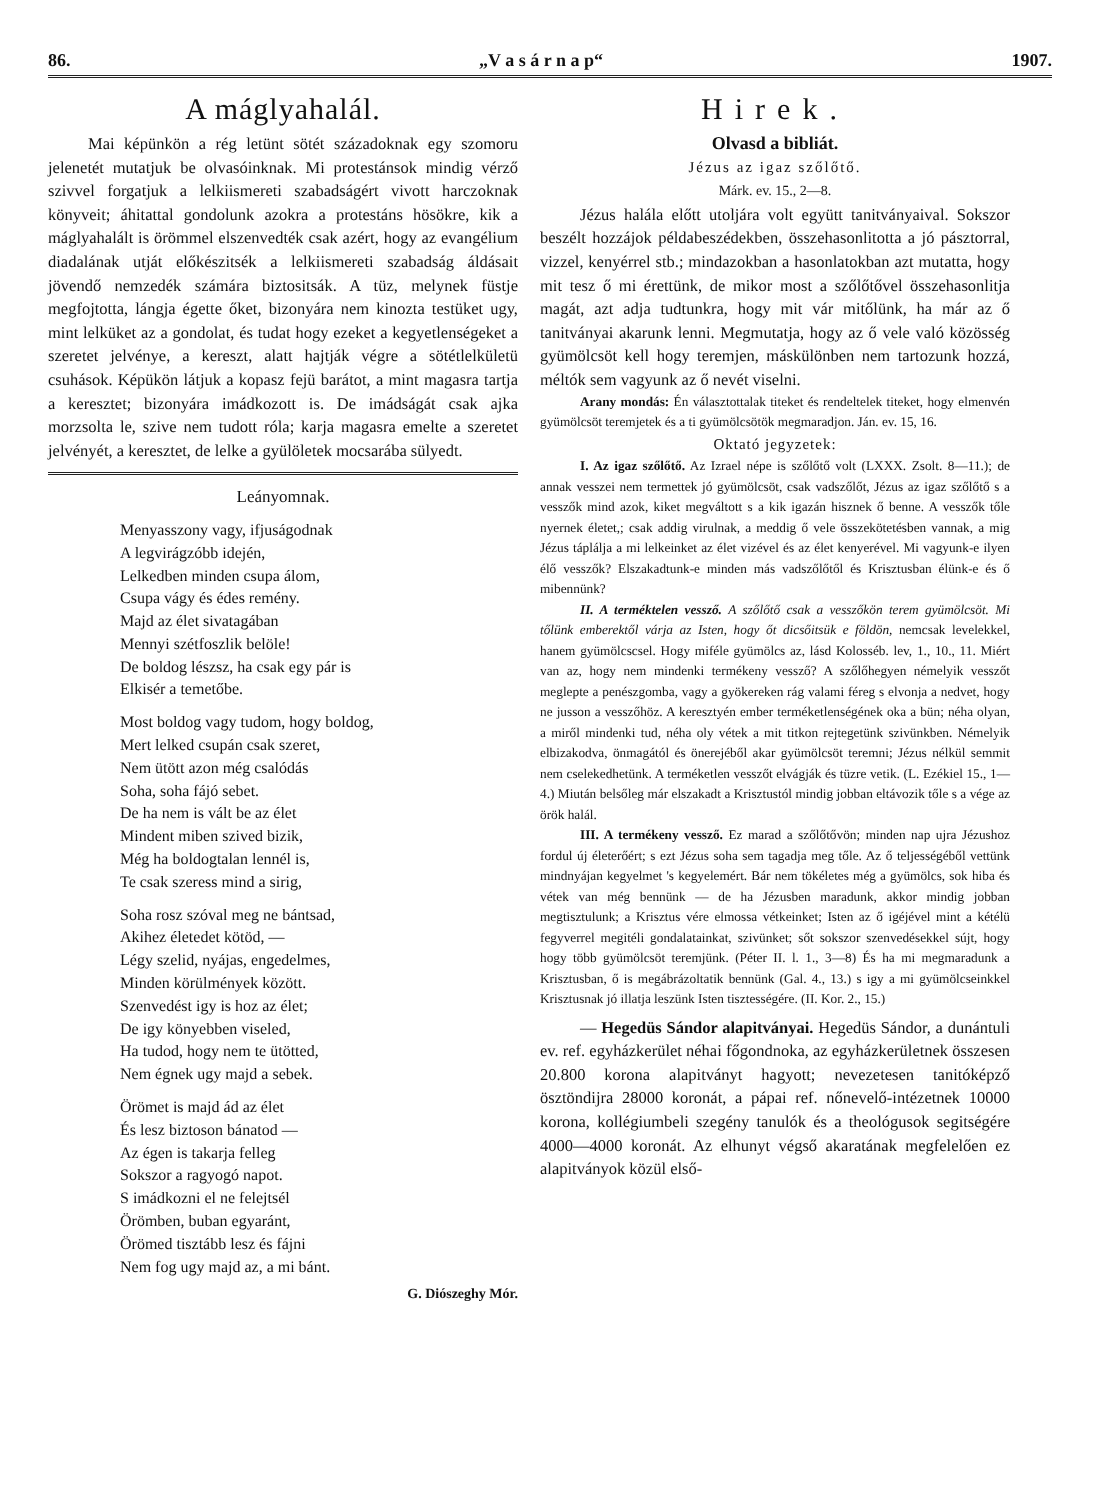86. „V a s á r n a p“1907.
A máglyahalál.
Mai képünkön a rég letünt sötét századoknak egy szomoru jelenetét mutatjuk be olvasóinknak. Mi protestánsok mindig vérző szivvel forgatjuk a lelkiismereti szabadságért vivott harczoknak könyveit; áhitattal gondolunk azokra a protestáns hösökre, kik a máglyahalált is örömmel elszenvedték csak azért, hogy az evangélium diadalának utját előkészitsék a lelkiismereti szabadság áldásait jövendő nemzedék számára biztositsák. A tüz, melynek füstje megfojtotta, lángja égette őket, bizonyára nem kinozta testüket ugy, mint lelküket az a gondolat, és tudat hogy ezeket a kegyetlenségeket a szeretet jelvénye, a kereszt, alatt hajtják végre a sötétlelkületü csuhások. Képükön látjuk a kopasz fejü barátot, a mint magasra tartja a keresztet; bizonyára imádkozott is. De imádságát csak ajka morzsolta le, szive nem tudott róla; karja magasra emelte a szeretet jelvényét, a keresztet, de lelke a gyülöletek mocsarába sülyedt.
Leányomnak.
Menyasszony vagy, ifjuságodnak
A legvirágzóbb idején,
Lelkedben minden csupa álom,
Csupa vágy és édes remény.
Majd az élet sivatagában
Mennyi szétfoszlik belöle!
De boldog lészsz, ha csak egy pár is
Elkisér a temetőbe.
Most boldog vagy tudom, hogy boldog,
Mert lelked csupán csak szeret,
Nem ütött azon még csalódás
Soha, soha fájó sebet.
De ha nem is vált be az élet
Mindent miben szived bizik,
Még ha boldogtalan lennél is,
Te csak szeress mind a sirig,
Soha rosz szóval meg ne bántsad,
Akihez életedet kötöd, —
Légy szelid, nyájas, engedelmes,
Minden körülmények között.
Szenvedést igy is hoz az élet;
De igy könyebben viseled,
Ha tudod, hogy nem te ütötted,
Nem égnek ugy majd a sebek.
Örömet is majd ád az élet
És lesz biztoson bánatod —
Az égen is takarja felleg
Sokszor a ragyogó napot.
S imádkozni el ne felejtsél
Örömben, buban egyaránt,
Örömed tisztább lesz és fájni
Nem fog ugy majd az, a mi bánt.
G. Diószeghy Mór.
Hirek.
Olvasd a bibliát.
Jézus az igaz szőlőtő.
Márk. ev. 15., 2—8.
Jézus halála előtt utoljára volt együtt tanitványaival. Sokszor beszélt hozzájok példabeszédekben, összehasonlitotta a jó pásztorral, vizzel, kenyérrel stb.; mindazokban a hasonlatokban azt mutatta, hogy mit tesz ő mi érettünk, de mikor most a szőlőtővel összehasonlitja magát, azt adja tudtunkra, hogy mit vár mitőlünk, ha már az ő tanitványai akarunk lenni. Megmutatja, hogy az ő vele való közösség gyümölcsöt kell hogy teremjen, máskülönben nem tartozunk hozzá, méltók sem vagyunk az ő nevét viselni.
Arany mondás: Én választottalak titeket és rendeltelek titeket, hogy elmenvén gyümölcsöt teremjetek és a ti gyümölcsötök megmaradjon. Ján. ev. 15, 16.
Oktató jegyzetek:
I. Az igaz szőlőtő. Az Izrael népe is szőlőtő volt (LXXX. Zsolt. 8—11.); de annak vesszei nem termettek jó gyümölcsöt, csak vadszőlőt, Jézus az igaz szőlőtő s a vesszők mind azok, kiket megváltott s a kik igazán hisznek ő benne. A vesszők tőle nyernek életet,; csak addig virulnak, a meddig ő vele összekötetésben vannak, a mig Jézus táplálja a mi lelkeinket az élet vizével és az élet kenyerével. Mi vagyunk-e ilyen élő vesszők? Elszakadtunk-e minden más vadszőlőtől és Krisztusban élünk-e és ő mibennünk?
II. A terméktelen vessző. A szőlőtő csak a vesszőkön terem gyümölcsöt. Mi tőlünk emberektől várja az Isten, hogy őt dicsőitsük e földön, nemcsak levelekkel, hanem gyümölcscsel. Hogy miféle gyümölcs az, lásd Kolosséb. lev, 1., 10., 11. Miért van az, hogy nem mindenki termékeny vessző? A szőlőhegyen némelyik vesszőt meglepte a penészgomba, vagy a gyökereken rág valami féreg s elvonja a nedvet, hogy ne jusson a vesszőhöz. A keresztyén ember terméketlenségének oka a bün; néha olyan, a miről mindenki tud, néha oly vétek a mit titkon rejtegetünk szivünkben. Némelyik elbizakodva, önmagától és önerejéből akar gyümölcsöt teremni; Jézus nélkül semmit nem cselekedhetünk. A terméketlen vesszőt elvágják és tüzre vetik. (L. Ezékiel 15., 1—4.) Miután belsőleg már elszakadt a Krisztustól mindig jobban eltávozik tőle s a vége az örök halál.
III. A termékeny vessző. Ez marad a szőlőtővön; minden nap ujra Jézushoz fordul új életerőért; s ezt Jézus soha sem tagadja meg tőle. Az ő teljességéből vettünk mindnyájan kegyelmet 's kegyelemért. Bár nem tökéletes még a gyümölcs, sok hiba és vétek van még bennünk — de ha Jézusben maradunk, akkor mindig jobban megtisztulunk; a Krisztus vére elmossa vétkeinket; Isten az ő igéjével mint a kétélü fegyverrel megitéli gondalatainkat, szivünket; sőt sokszor szenvedésekkel sújt, hogy hogy több gyümölcsöt teremjünk. (Péter II. l. 1., 3—8) És ha mi megmaradunk a Krisztusban, ő is megábrázoltatik bennünk (Gal. 4., 13.) s igy a mi gyümölcseinkkel Krisztusnak jó illatja leszünk Isten tisztességére. (II. Kor. 2., 15.)
— Hegedüs Sándor alapitványai. Hegedüs Sándor, a dunántuli ev. ref. egyházkerület néhai főgondnoka, az egyházkerületnek összesen 20.800 korona alapitványt hagyott; nevezetesen tanitóképző ösztöndijra 28000 koronát, a pápai ref. nőnevelő-intézetnek 10000 korona, kollégiumbeli szegény tanulók és a theológusok segitségére 4000—4000 koronát. Az elhunyt végső akaratának megfelelően ez alapitványok közül első-